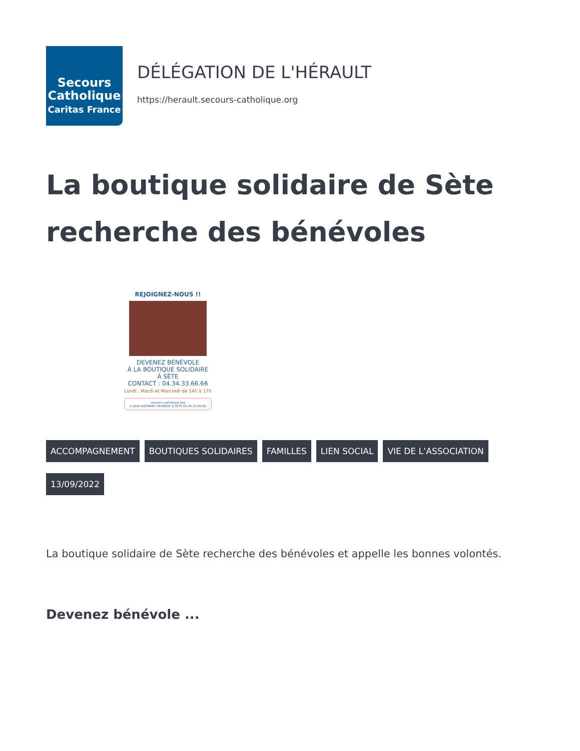Secours
Catholique
Caritas France
DÉLÉGATION DE L'HÉRAULT
https://herault.secours-catholique.org
La boutique solidaire de Sète recherche des bénévoles
REJOIGNEZ-NOUS !!
DEVENEZ BÉNÉVOLE
À LA BOUTIQUE SOLIDAIRE
À SÈTE
CONTACT : 04.34.33.66.66
Lundi , Mardi et Mercredi de 14h à 17h
secours-catholique.org
4 QUAI ASPIRANT HERBERT À SETE 04.34.33.66.66
ACCOMPAGNEMENT BOUTIQUES SOLIDAIRES FAMILLES LIEN SOCIAL VIE DE L’ASSOCIATION
13/09/2022
La boutique solidaire de Sète recherche des bénévoles et appelle les bonnes volontés.
Devenez bénévole ...